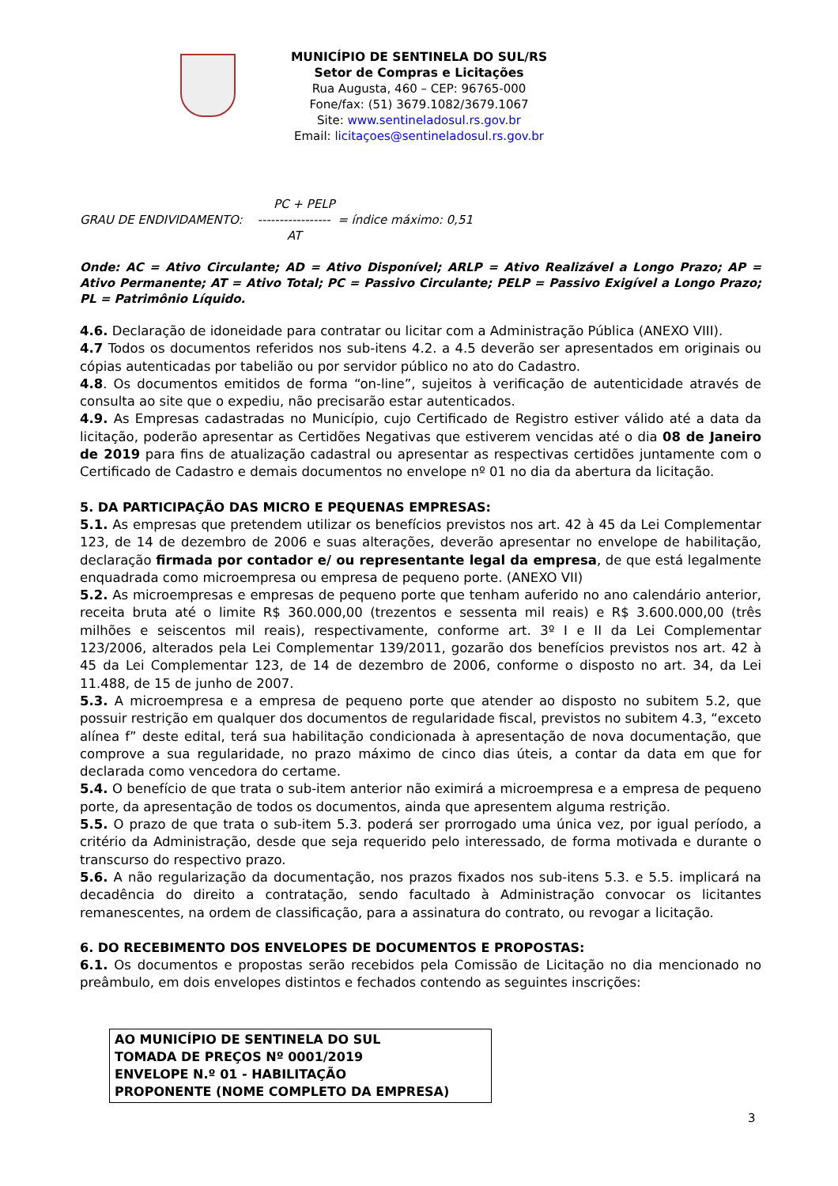MUNICÍPIO DE SENTINELA DO SUL/RS
Setor de Compras e Licitações
Rua Augusta, 460 – CEP: 96765-000
Fone/fax: (51) 3679.1082/3679.1067
Site: www.sentineladosul.rs.gov.br
Email: licitaçoes@sentineladosul.rs.gov.br
PC + PELP
GRAU DE ENDIVIDAMENTO: ----------------- = índice máximo: 0,51
AT
Onde: AC = Ativo Circulante; AD = Ativo Disponível; ARLP = Ativo Realizável a Longo Prazo; AP = Ativo Permanente; AT = Ativo Total; PC = Passivo Circulante; PELP = Passivo Exigível a Longo Prazo; PL = Patrimônio Líquido.
4.6. Declaração de idoneidade para contratar ou licitar com a Administração Pública (ANEXO VIII).
4.7 Todos os documentos referidos nos sub-itens 4.2. a 4.5 deverão ser apresentados em originais ou cópias autenticadas por tabelião ou por servidor público no ato do Cadastro.
4.8. Os documentos emitidos de forma “on-line”, sujeitos à verificação de autenticidade através de consulta ao site que o expediu, não precisarão estar autenticados.
4.9. As Empresas cadastradas no Município, cujo Certificado de Registro estiver válido até a data da licitação, poderão apresentar as Certidões Negativas que estiverem vencidas até o dia 08 de Janeiro de 2019 para fins de atualização cadastral ou apresentar as respectivas certidões juntamente com o Certificado de Cadastro e demais documentos no envelope nº 01 no dia da abertura da licitação.
5. DA PARTICIPAÇÃO DAS MICRO E PEQUENAS EMPRESAS:
5.1. As empresas que pretendem utilizar os benefícios previstos nos art. 42 à 45 da Lei Complementar 123, de 14 de dezembro de 2006 e suas alterações, deverão apresentar no envelope de habilitação, declaração firmada por contador e/ ou representante legal da empresa, de que está legalmente enquadrada como microempresa ou empresa de pequeno porte. (ANEXO VII)
5.2. As microempresas e empresas de pequeno porte que tenham auferido no ano calendário anterior, receita bruta até o limite R$ 360.000,00 (trezentos e sessenta mil reais) e R$ 3.600.000,00 (três milhões e seiscentos mil reais), respectivamente, conforme art. 3º I e II da Lei Complementar 123/2006, alterados pela Lei Complementar 139/2011, gozarão dos benefícios previstos nos art. 42 à 45 da Lei Complementar 123, de 14 de dezembro de 2006, conforme o disposto no art. 34, da Lei 11.488, de 15 de junho de 2007.
5.3. A microempresa e a empresa de pequeno porte que atender ao disposto no subitem 5.2, que possuir restrição em qualquer dos documentos de regularidade fiscal, previstos no subitem 4.3, “exceto alínea f” deste edital, terá sua habilitação condicionada à apresentação de nova documentação, que comprove a sua regularidade, no prazo máximo de cinco dias úteis, a contar da data em que for declarada como vencedora do certame.
5.4. O benefício de que trata o sub-item anterior não eximirá a microempresa e a empresa de pequeno porte, da apresentação de todos os documentos, ainda que apresentem alguma restrição.
5.5. O prazo de que trata o sub-item 5.3. poderá ser prorrogado uma única vez, por igual período, a critério da Administração, desde que seja requerido pelo interessado, de forma motivada e durante o transcurso do respectivo prazo.
5.6. A não regularização da documentação, nos prazos fixados nos sub-itens 5.3. e 5.5. implicará na decadência do direito a contratação, sendo facultado à Administração convocar os licitantes remanescentes, na ordem de classificação, para a assinatura do contrato, ou revogar a licitação.
6. DO RECEBIMENTO DOS ENVELOPES DE DOCUMENTOS E PROPOSTAS:
6.1. Os documentos e propostas serão recebidos pela Comissão de Licitação no dia mencionado no preâmbulo, em dois envelopes distintos e fechados contendo as seguintes inscrições:
AO MUNICÍPIO DE SENTINELA DO SUL
TOMADA DE PREÇOS Nº 0001/2019
ENVELOPE N.º 01 - HABILITAÇÃO
PROPONENTE (NOME COMPLETO DA EMPRESA)
3